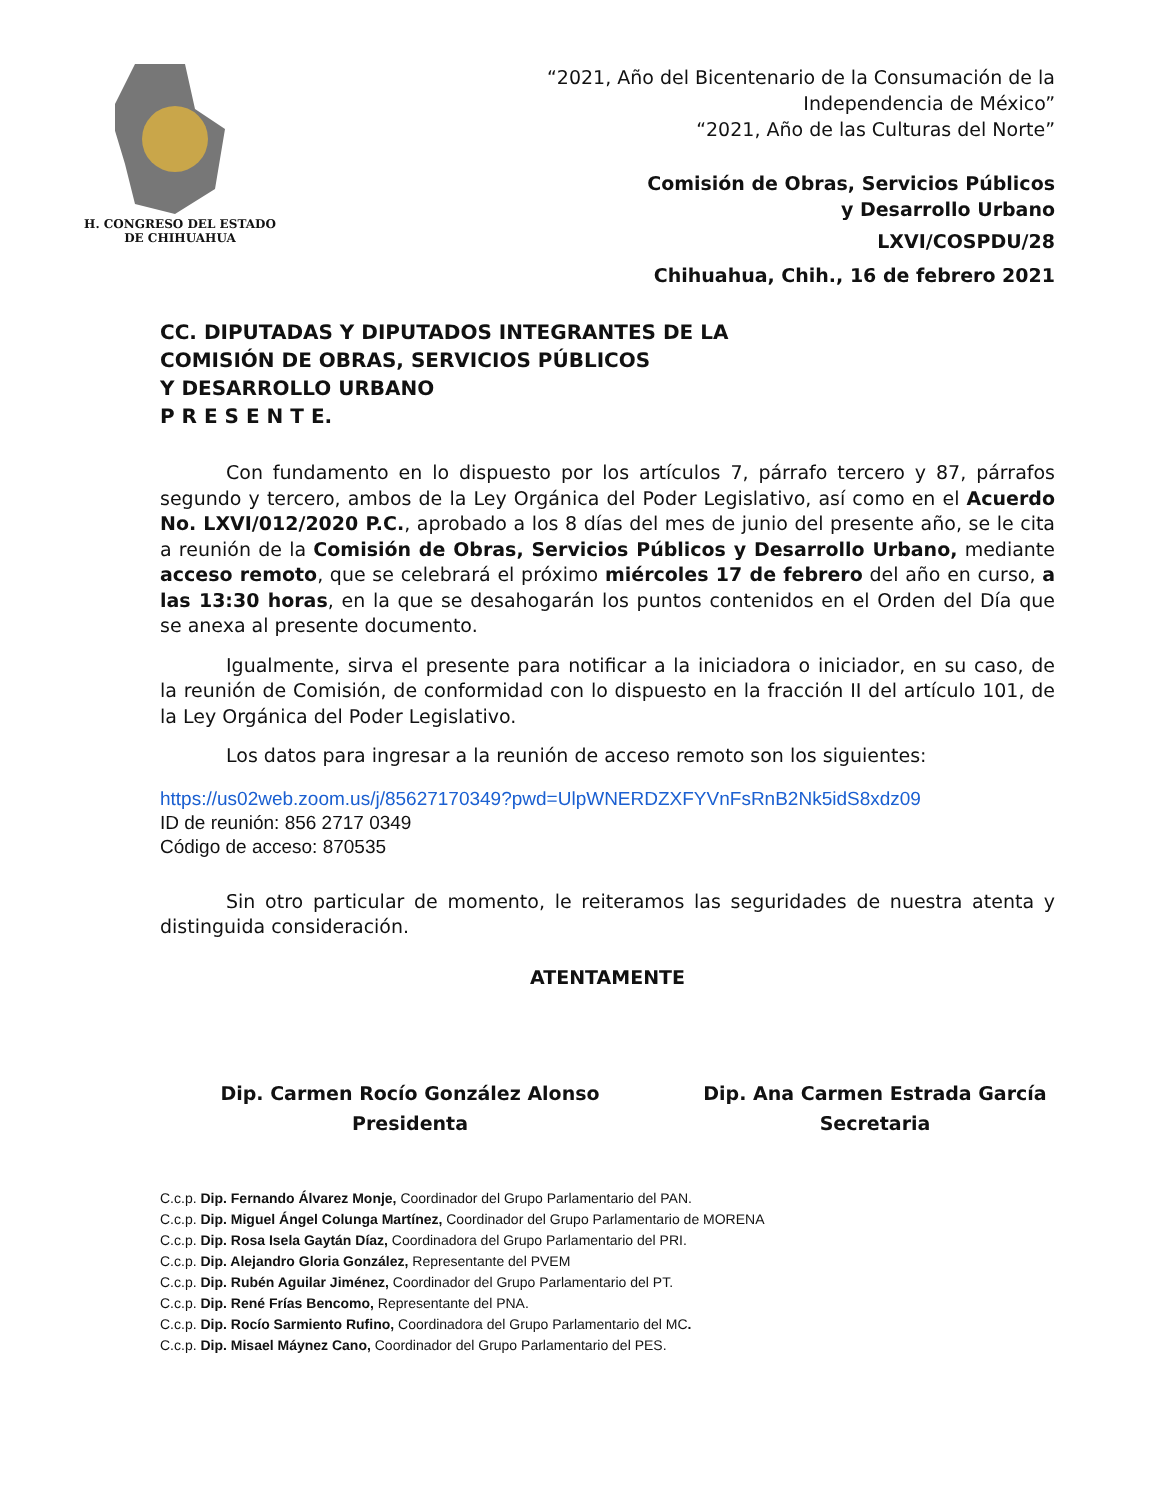H. CONGRESO DEL ESTADO
DE CHIHUAHUA
“2021, Año del Bicentenario de la Consumación de la
Independencia de México”
“2021, Año de las Culturas del Norte”
Comisión de Obras, Servicios Públicos
y Desarrollo Urbano
LXVI/COSPDU/28
Chihuahua, Chih., 16 de febrero 2021
CC. DIPUTADAS Y DIPUTADOS INTEGRANTES DE LA
COMISIÓN DE OBRAS, SERVICIOS PÚBLICOS
Y DESARROLLO URBANO
P R E S E N T E.
Con fundamento en lo dispuesto por los artículos 7, párrafo tercero y 87, párrafos segundo y tercero, ambos de la Ley Orgánica del Poder Legislativo, así como en el Acuerdo No. LXVI/012/2020 P.C., aprobado a los 8 días del mes de junio del presente año, se le cita a reunión de la Comisión de Obras, Servicios Públicos y Desarrollo Urbano, mediante acceso remoto, que se celebrará el próximo miércoles 17 de febrero del año en curso, a las 13:30 horas, en la que se desahogarán los puntos contenidos en el Orden del Día que se anexa al presente documento.
Igualmente, sirva el presente para notificar a la iniciadora o iniciador, en su caso, de la reunión de Comisión, de conformidad con lo dispuesto en la fracción II del artículo 101, de la Ley Orgánica del Poder Legislativo.
Los datos para ingresar a la reunión de acceso remoto son los siguientes:
https://us02web.zoom.us/j/85627170349?pwd=UlpWNERDZXFYVnFsRnB2Nk5idS8xdz09
ID de reunión: 856 2717 0349
Código de acceso: 870535
Sin otro particular de momento, le reiteramos las seguridades de nuestra atenta y distinguida consideración.
ATENTAMENTE
Dip. Carmen Rocío González Alonso
Presidenta
Dip. Ana Carmen Estrada García
Secretaria
C.c.p. Dip. Fernando Álvarez Monje, Coordinador del Grupo Parlamentario del PAN.
C.c.p. Dip. Miguel Ángel Colunga Martínez, Coordinador del Grupo Parlamentario de MORENA
C.c.p. Dip. Rosa Isela Gaytán Díaz, Coordinadora del Grupo Parlamentario del PRI.
C.c.p. Dip. Alejandro Gloria González, Representante del PVEM
C.c.p. Dip. Rubén Aguilar Jiménez, Coordinador del Grupo Parlamentario del PT.
C.c.p. Dip. René Frías Bencomo, Representante del PNA.
C.c.p. Dip. Rocío Sarmiento Rufino, Coordinadora del Grupo Parlamentario del MC.
C.c.p. Dip. Misael Máynez Cano, Coordinador del Grupo Parlamentario del PES.